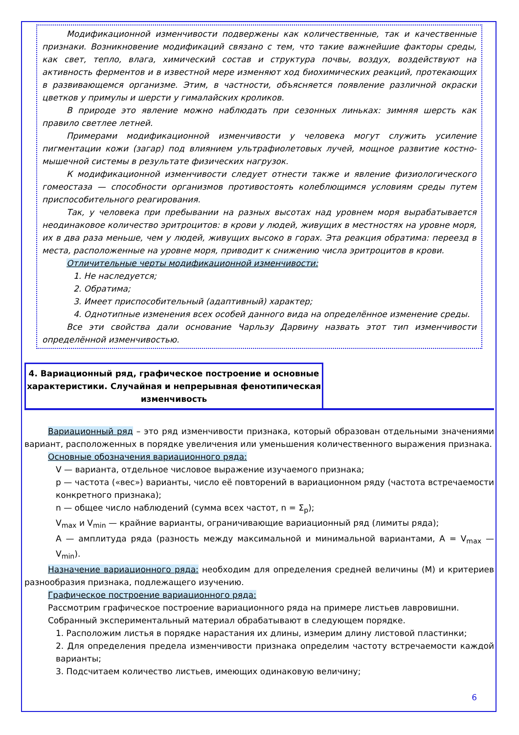Модификационной изменчивости подвержены как количественные, так и качественные признаки. Возникновение модификаций связано с тем, что такие важнейшие факторы среды, как свет, тепло, влага, химический состав и структура почвы, воздух, воздействуют на активность ферментов и в известной мере изменяют ход биохимических реакций, протекающих в развивающемся организме. Этим, в частности, объясняется появление различной окраски цветков у примулы и шерсти у гималайских кроликов.
В природе это явление можно наблюдать при сезонных линьках: зимняя шерсть как правило светлее летней.
Примерами модификационной изменчивости у человека могут служить усиление пигментации кожи (загар) под влиянием ультрафиолетовых лучей, мощное развитие костно-мышечной системы в результате физических нагрузок.
К модификационной изменчивости следует отнести также и явление физиологического гомеостаза — способности организмов противостоять колеблющимся условиям среды путем приспособительного реагирования.
Так, у человека при пребывании на разных высотах над уровнем моря вырабатывается неодинаковое количество эритроцитов: в крови у людей, живущих в местностях на уровне моря, их в два раза меньше, чем у людей, живущих высоко в горах. Эта реакция обратима: переезд в места, расположенные на уровне моря, приводит к снижению числа эритроцитов в крови.
Отличительные черты модификационной изменчивости:
1. Не наследуется;
2. Обратима;
3. Имеет приспособительный (адаптивный) характер;
4. Однотипные изменения всех особей данного вида на определённое изменение среды.
Все эти свойства дали основание Чарльзу Дарвину назвать этот тип изменчивости определённой изменчивостью.
4. Вариационный ряд, графическое построение и основные характеристики. Случайная и непрерывная фенотипическая изменчивость
Вариационный ряд – это ряд изменчивости признака, который образован отдельными значениями вариант, расположенных в порядке увеличения или уменьшения количественного выражения признака.
Основные обозначения вариационного ряда:
V — варианта, отдельное числовое выражение изучаемого признака;
p — частота («вес») варианты, число её повторений в вариационном ряду (частота встречаемости конкретного признака);
n — общее число наблюдений (сумма всех частот, n = Σ<sub>p</sub>);
V<sub>max</sub> и V<sub>min</sub> — крайние варианты, ограничивающие вариационный ряд (лимиты ряда);
A — амплитуда ряда (разность между максимальной и минимальной вариантами, A = V<sub>max</sub> — V<sub>min</sub>).
Назначение вариационного ряда: необходим для определения средней величины (M) и критериев разнообразия признака, подлежащего изучению.
Графическое построение вариационного ряда:
Рассмотрим графическое построение вариационного ряда на примере листьев лавровишни.
Собранный экспериментальный материал обрабатывают в следующем порядке.
1. Расположим листья в порядке нарастания их длины, измерим длину листовой пластинки;
2. Для определения предела изменчивости признака определим частоту встречаемости каждой варианты;
3. Подсчитаем количество листьев, имеющих одинаковую величину;
6